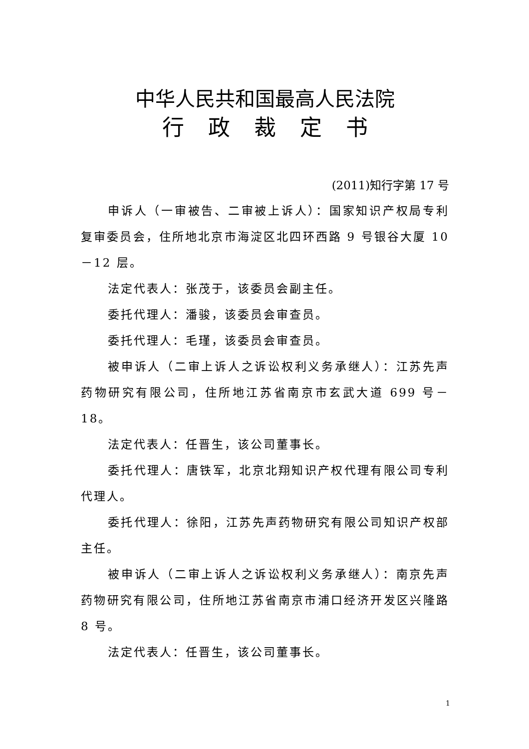中华人民共和国最高人民法院
行政裁定书
(2011)知行字第 17 号
申诉人（一审被告、二审被上诉人）：国家知识产权局专利复审委员会，住所地北京市海淀区北四环西路 9 号银谷大厦 10－12 层。
法定代表人：张茂于，该委员会副主任。
委托代理人：潘骏，该委员会审查员。
委托代理人：毛瑾，该委员会审查员。
被申诉人（二审上诉人之诉讼权利义务承继人）：江苏先声药物研究有限公司，住所地江苏省南京市玄武大道 699 号－18。
法定代表人：任晋生，该公司董事长。
委托代理人：唐铁军，北京北翔知识产权代理有限公司专利代理人。
委托代理人：徐阳，江苏先声药物研究有限公司知识产权部主任。
被申诉人（二审上诉人之诉讼权利义务承继人）：南京先声药物研究有限公司，住所地江苏省南京市浦口经济开发区兴隆路 8 号。
法定代表人：任晋生，该公司董事长。
1